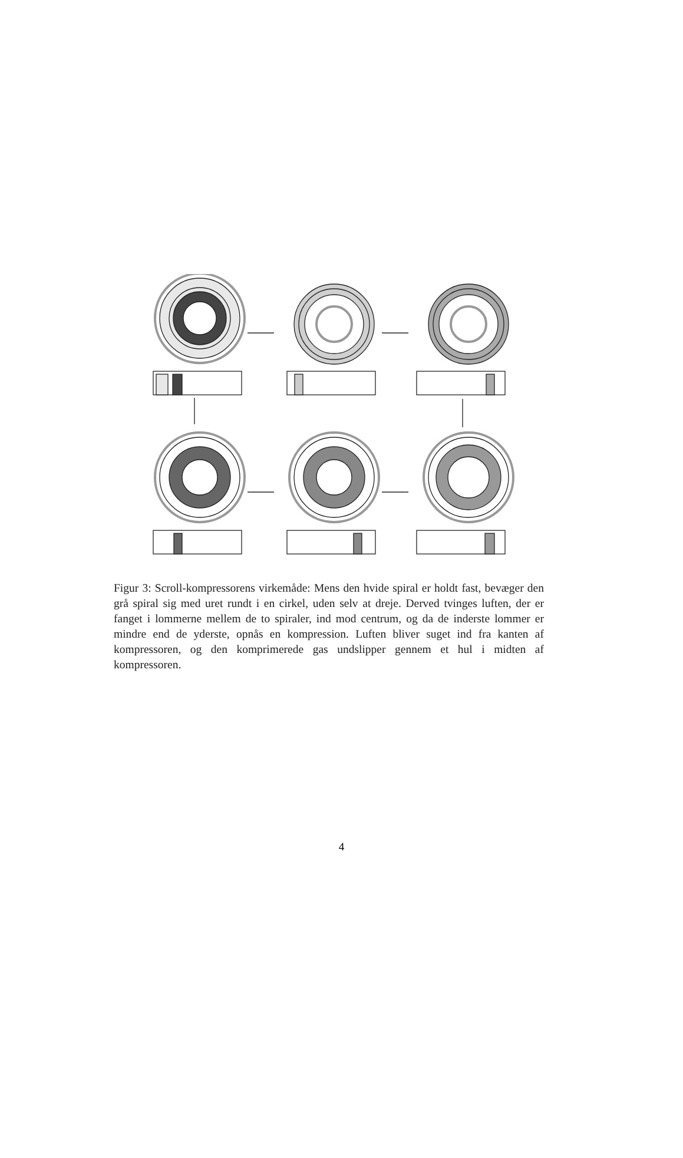Figur 3: Scroll-kompressorens virkemåde: Mens den hvide spiral er holdt fast, bevæger den grå spiral sig med uret rundt i en cirkel, uden selv at dreje. Derved tvinges luften, der er fanget i lommerne mellem de to spiraler, ind mod centrum, og da de inderste lommer er mindre end de yderste, opnås en kompression. Luften bliver suget ind fra kanten af kompressoren, og den komprimerede gas undslipper gennem et hul i midten af kompressoren.
4